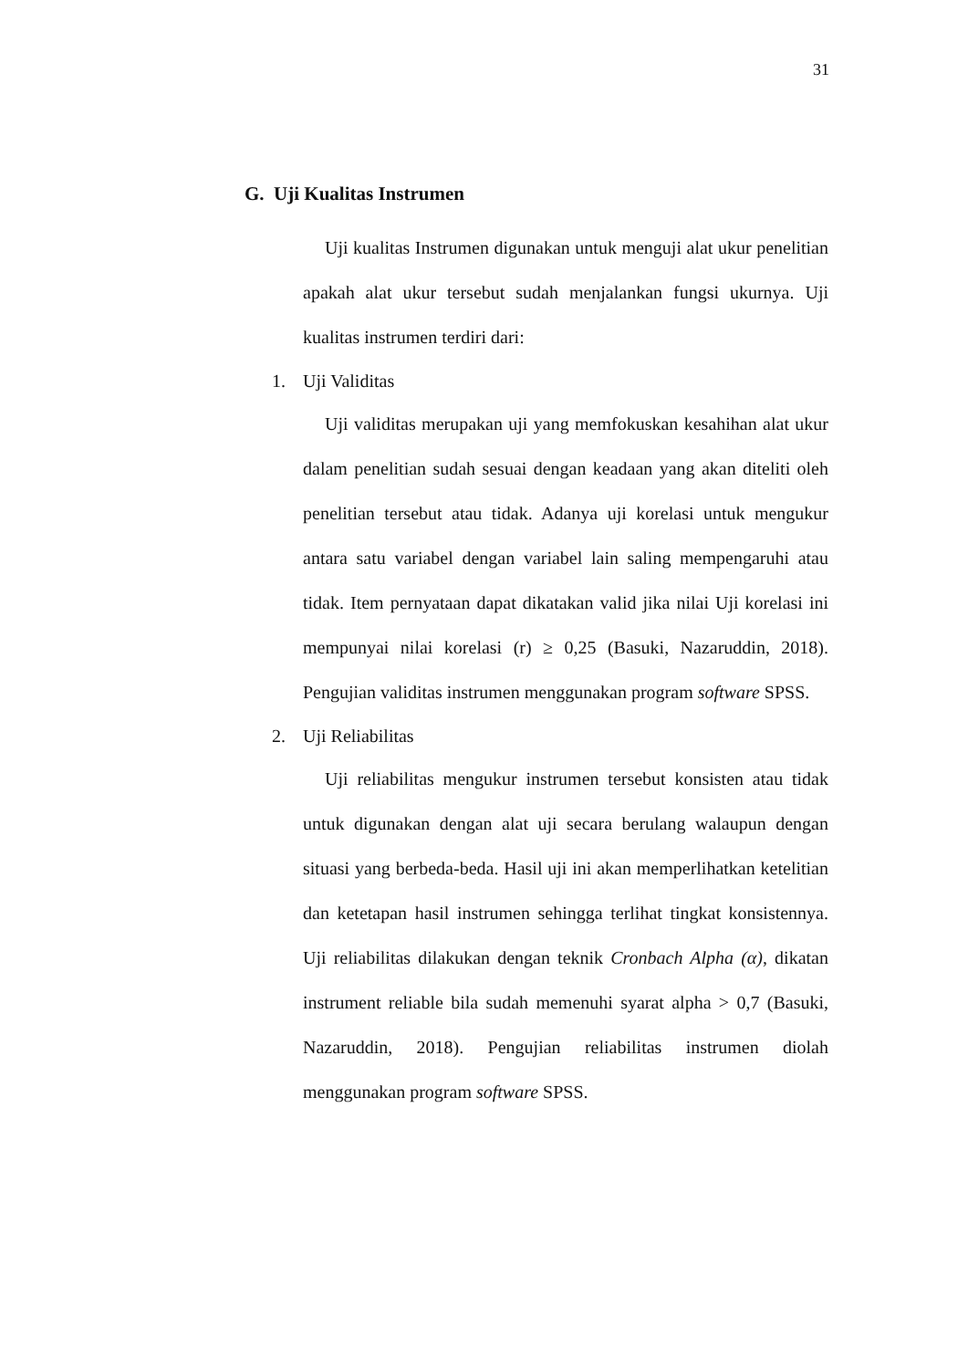31
G. Uji Kualitas Instrumen
Uji kualitas Instrumen digunakan untuk menguji alat ukur penelitian apakah alat ukur tersebut sudah menjalankan fungsi ukurnya. Uji kualitas instrumen terdiri dari:
1. Uji Validitas
Uji validitas merupakan uji yang memfokuskan kesahihan alat ukur dalam penelitian sudah sesuai dengan keadaan yang akan diteliti oleh penelitian tersebut atau tidak. Adanya uji korelasi untuk mengukur antara satu variabel dengan variabel lain saling mempengaruhi atau tidak. Item pernyataan dapat dikatakan valid jika nilai Uji korelasi ini mempunyai nilai korelasi (r) ≥ 0,25 (Basuki, Nazaruddin, 2018). Pengujian validitas instrumen menggunakan program software SPSS.
2. Uji Reliabilitas
Uji reliabilitas mengukur instrumen tersebut konsisten atau tidak untuk digunakan dengan alat uji secara berulang walaupun dengan situasi yang berbeda-beda. Hasil uji ini akan memperlihatkan ketelitian dan ketetapan hasil instrumen sehingga terlihat tingkat konsistennya. Uji reliabilitas dilakukan dengan teknik Cronbach Alpha (α), dikatan instrument reliable bila sudah memenuhi syarat alpha > 0,7 (Basuki, Nazaruddin, 2018). Pengujian reliabilitas instrumen diolah menggunakan program software SPSS.